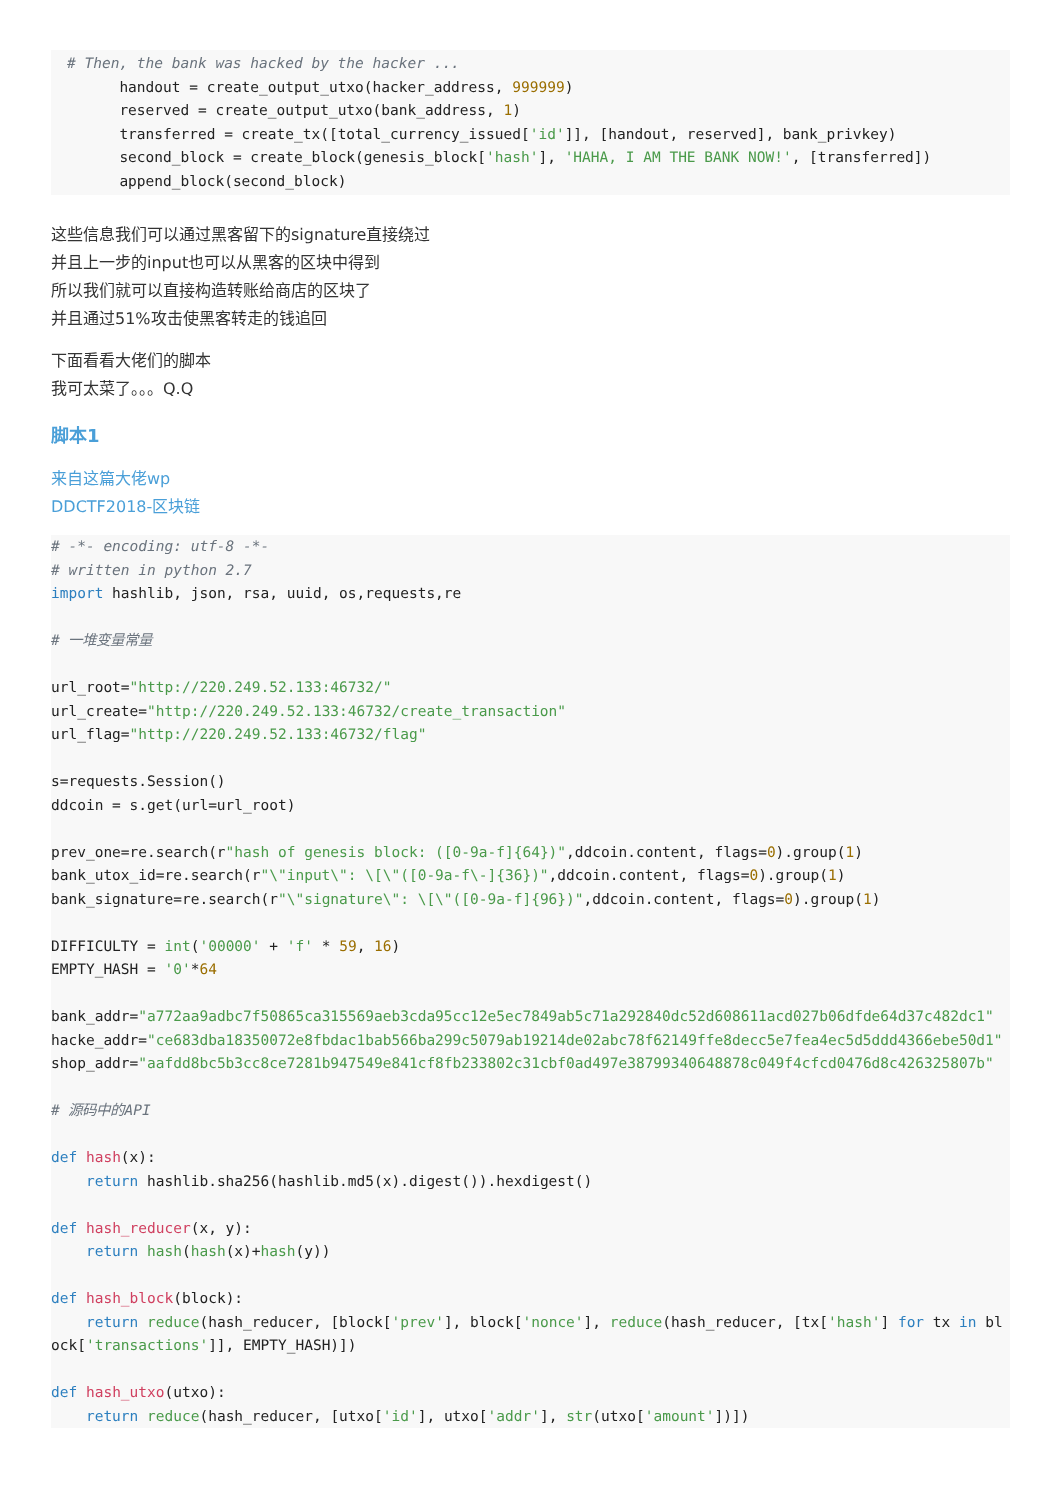# Then, the bank was hacked by the hacker ...
      handout = create_output_utxo(hacker_address, 999999)
      reserved = create_output_utxo(bank_address, 1)
      transferred = create_tx([total_currency_issued['id']], [handout, reserved], bank_privkey)
      second_block = create_block(genesis_block['hash'], 'HAHA, I AM THE BANK NOW!', [transferred])
      append_block(second_block)
这些信息我们可以通过黑客留下的signature直接绕过
并且上一步的input也可以从黑客的区块中得到
所以我们就可以直接构造转账给商店的区块了
并且通过51%攻击使黑客转走的钱追回
下面看看大佬们的脚本
我可太菜了。。。Q.Q
脚本1
来自这篇大佬wp
DDCTF2018-区块链
# -*- encoding: utf-8 -*-
# written in python 2.7
import hashlib, json, rsa, uuid, os,requests,re

# 一堆变量常量

url_root="http://220.249.52.133:46732/"
url_create="http://220.249.52.133:46732/create_transaction"
url_flag="http://220.249.52.133:46732/flag"

s=requests.Session()
ddcoin = s.get(url=url_root)

prev_one=re.search(r"hash of genesis block: ([0-9a-f]{64})",ddcoin.content, flags=0).group(1)
bank_utox_id=re.search(r"\"input\": \[\"([0-9a-f\-]{36})",ddcoin.content, flags=0).group(1)
bank_signature=re.search(r"\"signature\": \[\"([0-9a-f]{96})",ddcoin.content, flags=0).group(1)

DIFFICULTY = int('00000' + 'f' * 59, 16)
EMPTY_HASH = '0'*64

bank_addr="a772aa9adbc7f50865ca315569aeb3cda95cc12e5ec7849ab5c71a292840dc52d608611acd027b06dfde64d37c482dc1"
hacke_addr="ce683dba18350072e8fbdac1bab566ba299c5079ab19214de02abc78f62149ffe8decc5e7fea4ec5d5ddd4366ebe50d1"
shop_addr="aafdd8bc5b3cc8ce7281b947549e841cf8fb233802c31cbf0ad497e38799340648878c049f4cfcd0476d8c426325807b"

# 源码中的API

def hash(x):
    return hashlib.sha256(hashlib.md5(x).digest()).hexdigest()

def hash_reducer(x, y):
    return hash(hash(x)+hash(y))

def hash_block(block):
    return reduce(hash_reducer, [block['prev'], block['nonce'], reduce(hash_reducer, [tx['hash'] for tx in block['transactions']], EMPTY_HASH)])

def hash_utxo(utxo):
    return reduce(hash_reducer, [utxo['id'], utxo['addr'], str(utxo['amount'])])